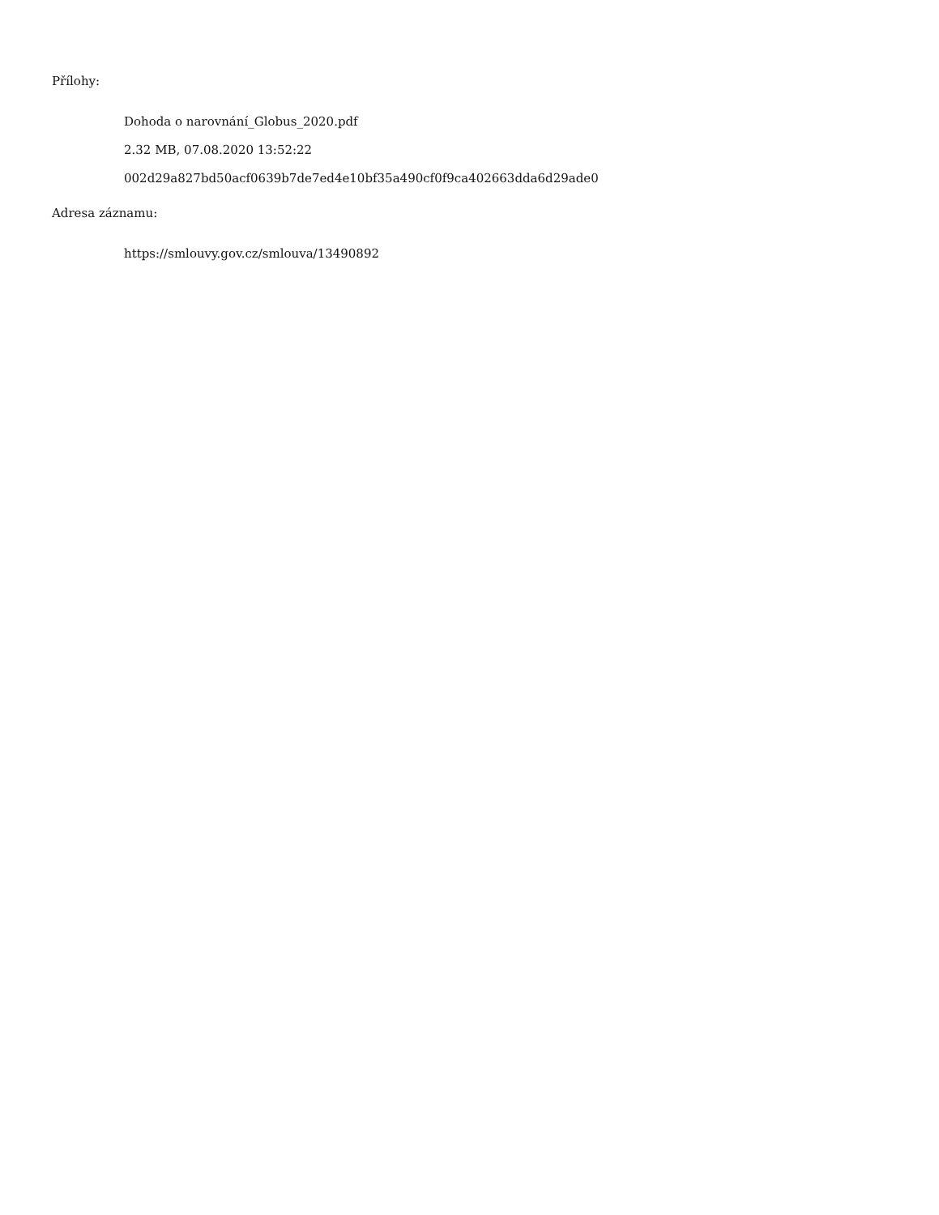Přílohy:
Dohoda o narovnání_Globus_2020.pdf
2.32 MB, 07.08.2020 13:52:22
002d29a827bd50acf0639b7de7ed4e10bf35a490cf0f9ca402663dda6d29ade0
Adresa záznamu:
https://smlouvy.gov.cz/smlouva/13490892